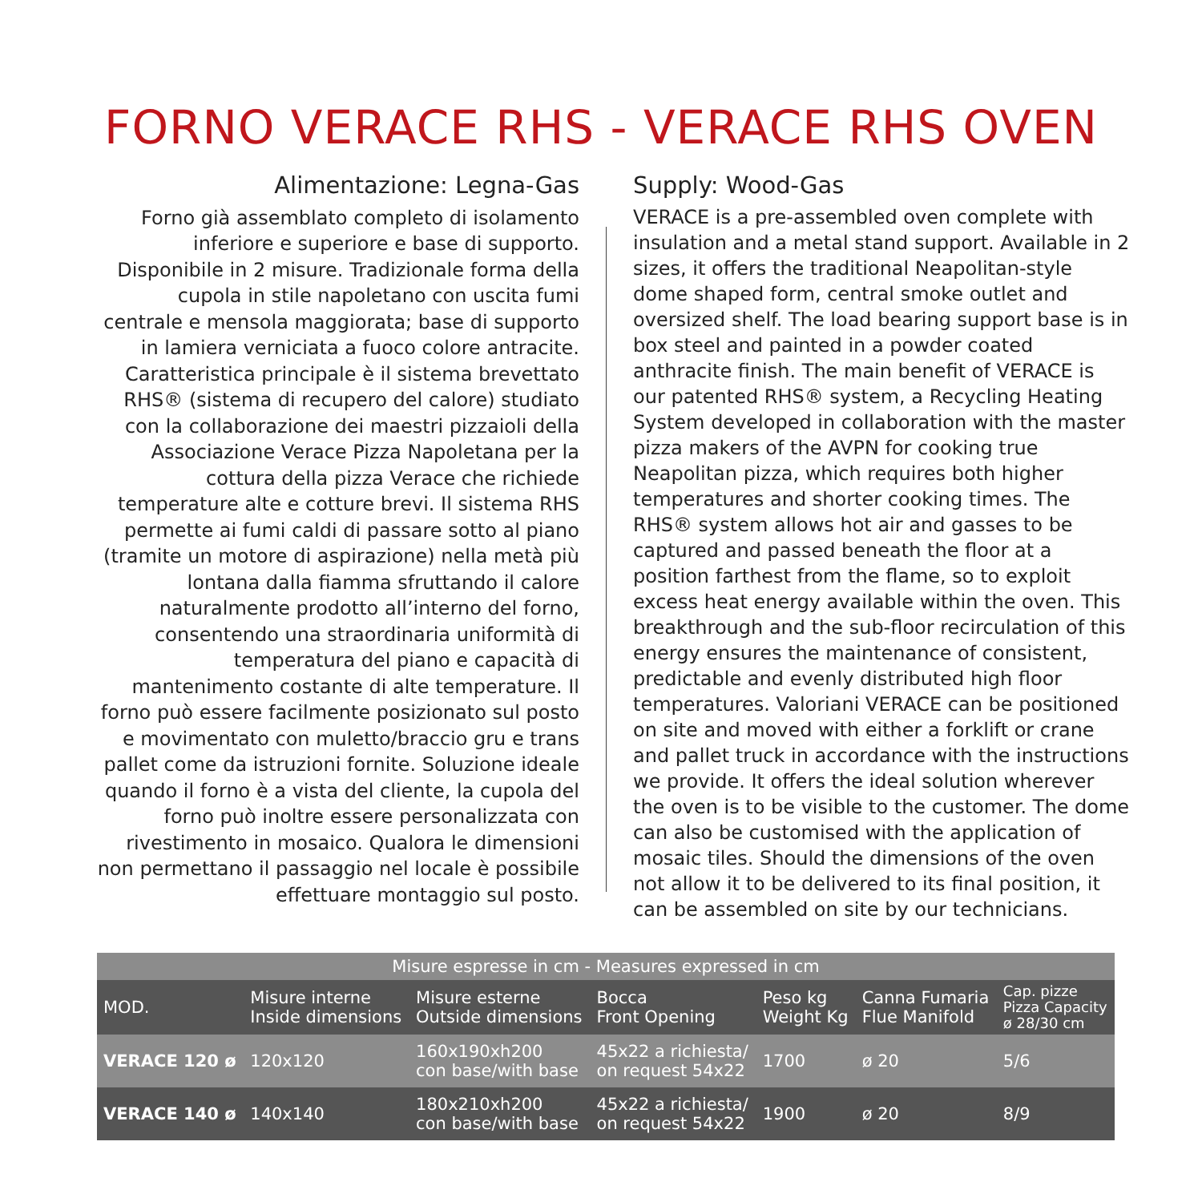FORNO VERACE RHS - VERACE RHS OVEN
Alimentazione: Legna-Gas
Forno già assemblato completo di isolamento inferiore e superiore e base di supporto. Disponibile in 2 misure. Tradizionale forma della cupola in stile napoletano con uscita fumi centrale e mensola maggiorata; base di supporto in lamiera verniciata a fuoco colore antracite. Caratteristica principale è il sistema brevettato RHS® (sistema di recupero del calore) studiato con la collaborazione dei maestri pizzaioli della Associazione Verace Pizza Napoletana per la cottura della pizza Verace che richiede temperature alte e cotture brevi. Il sistema RHS permette ai fumi caldi di passare sotto al piano (tramite un motore di aspirazione) nella metà più lontana dalla fiamma sfruttando il calore naturalmente prodotto all’interno del forno, consentendo una straordinaria uniformità di temperatura del piano e capacità di mantenimento costante di alte temperature. Il forno può essere facilmente posizionato sul posto e movimentato con muletto/braccio gru e trans pallet come da istruzioni fornite. Soluzione ideale quando il forno è a vista del cliente, la cupola del forno può inoltre essere personalizzata con rivestimento in mosaico. Qualora le dimensioni non permettano il passaggio nel locale è possibile effettuare montaggio sul posto.
Supply: Wood-Gas
VERACE is a pre-assembled oven complete with insulation and a metal stand support. Available in 2 sizes, it offers the traditional Neapolitan-style dome shaped form, central smoke outlet and oversized shelf. The load bearing support base is in box steel and painted in a powder coated anthracite finish. The main benefit of VERACE is our patented RHS® system, a Recycling Heating System developed in collaboration with the master pizza makers of the AVPN for cooking true Neapolitan pizza, which requires both higher temperatures and shorter cooking times. The RHS® system allows hot air and gasses to be captured and passed beneath the floor at a position farthest from the flame, so to exploit excess heat energy available within the oven. This breakthrough and the sub-floor recirculation of this energy ensures the maintenance of consistent, predictable and evenly distributed high floor temperatures. Valoriani VERACE can be positioned on site and moved with either a forklift or crane and pallet truck in accordance with the instructions we provide. It offers the ideal solution wherever the oven is to be visible to the customer. The dome can also be customised with the application of mosaic tiles. Should the dimensions of the oven not allow it to be delivered to its final position, it can be assembled on site by our technicians.
| Misure espresse in cm - Measures expressed in cm | | | | | | |
| --- | --- | --- | --- | --- | --- | --- |
| MOD. | Misure interne Inside dimensions | Misure esterne Outside dimensions | Bocca Front Opening | Peso kg Weight Kg | Canna Fumaria Flue Manifold | Cap. pizze Pizza Capacity ø 28/30 cm |
| VERACE 120 ø | 120x120 | 160x190xh200 con base/with base | 45x22 a richiesta/ on request 54x22 | 1700 | ø 20 | 5/6 |
| VERACE 140 ø | 140x140 | 180x210xh200 con base/with base | 45x22 a richiesta/ on request 54x22 | 1900 | ø 20 | 8/9 |